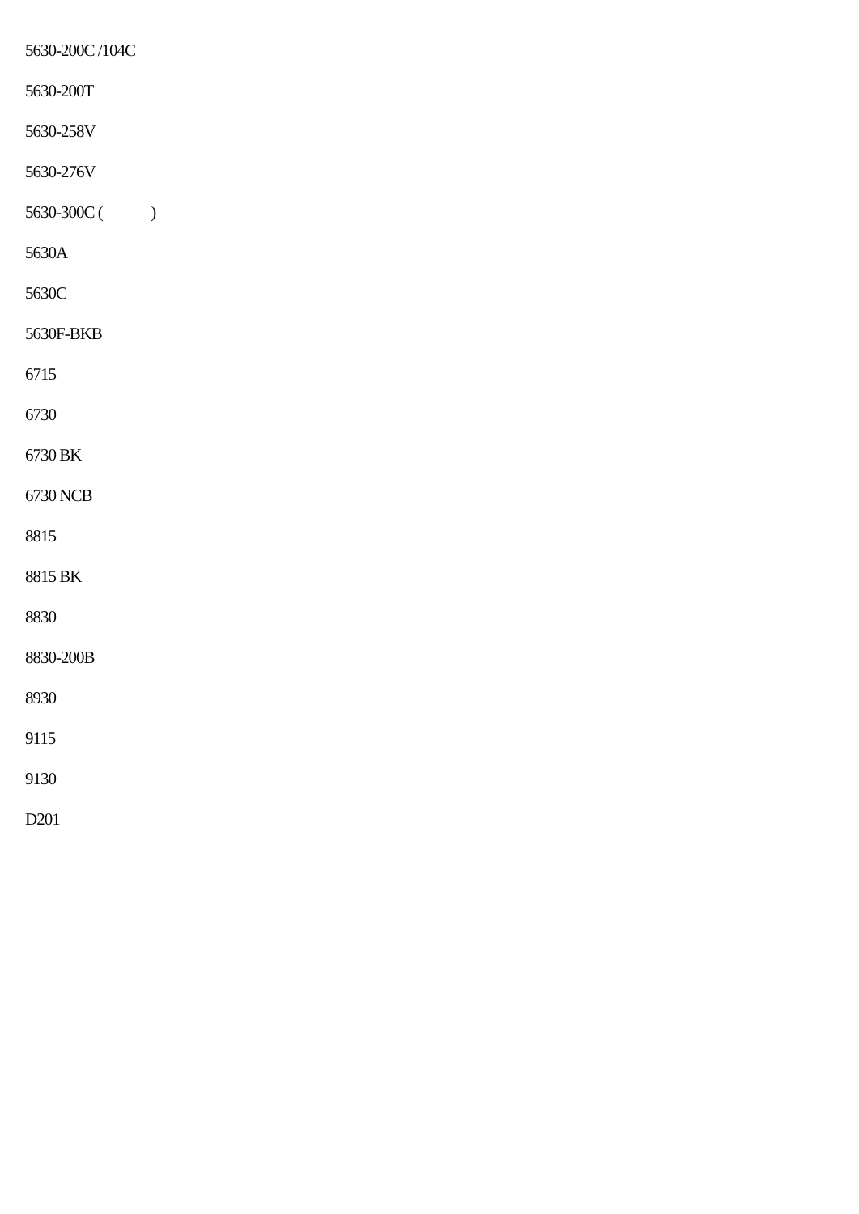5630-200C /104C
5630-200T
5630-258V
5630-276V
5630-300C ( )
5630A
5630C
5630F-BKB
6715
6730
6730 BK
6730 NCB
8815
8815 BK
8830
8830-200B
8930
9115
9130
D201